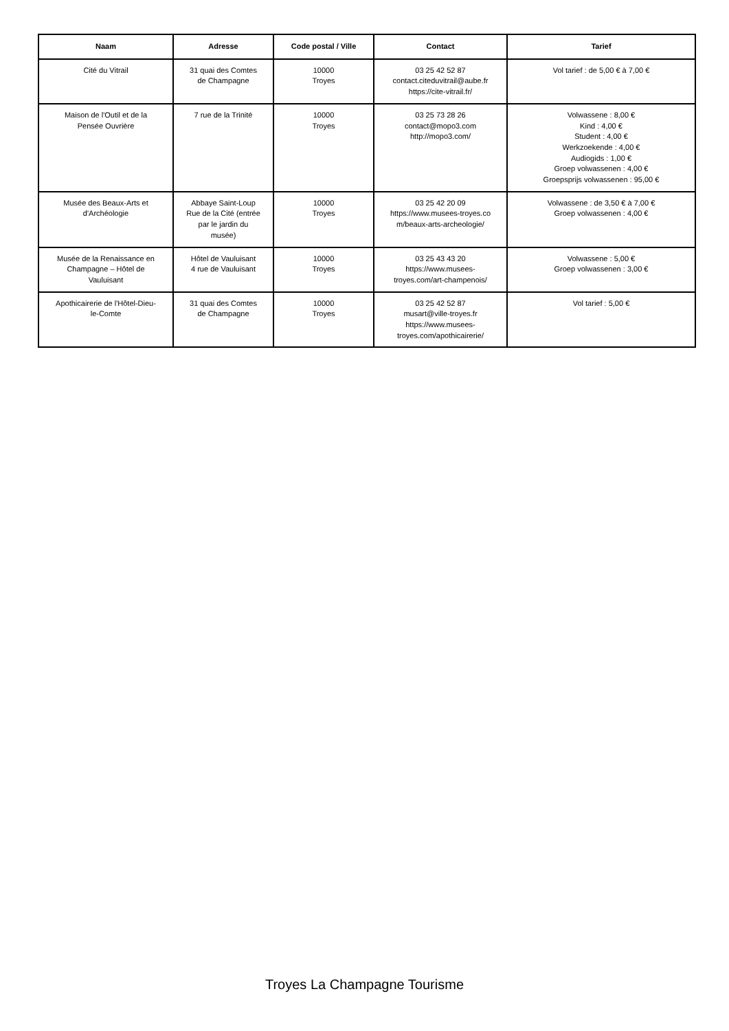| Naam | Adresse | Code postal / Ville | Contact | Tarief |
| --- | --- | --- | --- | --- |
| Cité du Vitrail | 31 quai des Comtes de Champagne | 10000 Troyes | 03 25 42 52 87 contact.citeduvitrail@aube.fr https://cite-vitrail.fr/ | Vol tarief : de 5,00 € à 7,00 € |
| Maison de l'Outil et de la Pensée Ouvrière | 7 rue de la Trinité | 10000 Troyes | 03 25 73 28 26 contact@mopo3.com http://mopo3.com/ | Volwassene : 8,00 € Kind : 4,00 € Student : 4,00 € Werkzoekende : 4,00 € Audiogids : 1,00 € Groep volwassenen : 4,00 € Groepsprijs volwassenen : 95,00 € |
| Musée des Beaux-Arts et d'Archéologie | Abbaye Saint-Loup Rue de la Cité (entrée par le jardin du musée) | 10000 Troyes | 03 25 42 20 09 https://www.musees-troyes.co m/beaux-arts-archeologie/ | Volwassene : de 3,50 € à 7,00 € Groep volwassenen : 4,00 € |
| Musée de la Renaissance en Champagne – Hôtel de Vauluisant | Hôtel de Vauluisant 4 rue de Vauluisant | 10000 Troyes | 03 25 43 43 20 https://www.musees- troyes.com/art-champenois/ | Volwassene : 5,00 € Groep volwassenen : 3,00 € |
| Apothicairerie de l'Hôtel-Dieu- le-Comte | 31 quai des Comtes de Champagne | 10000 Troyes | 03 25 42 52 87 musart@ville-troyes.fr https://www.musees- troyes.com/apothicairerie/ | Vol tarief : 5,00 € |
Troyes La Champagne Tourisme